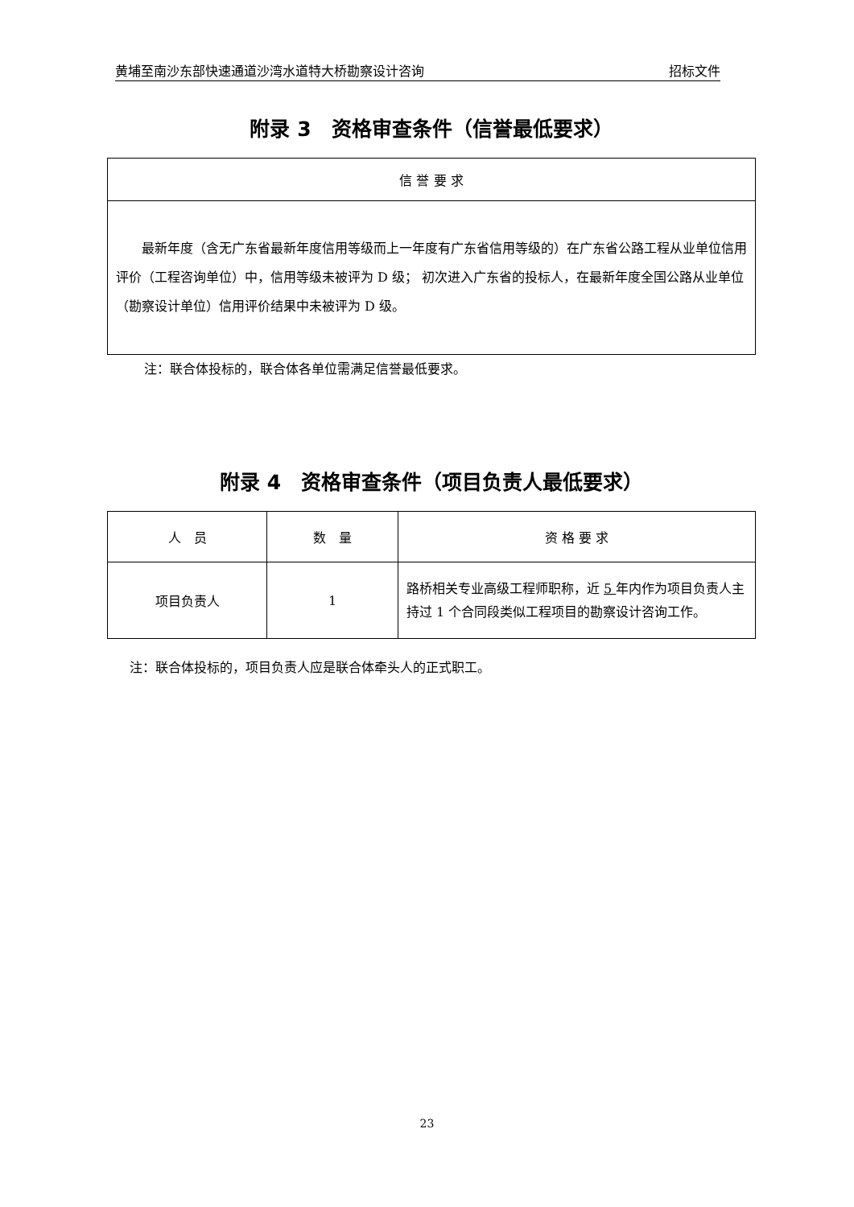黄埔至南沙东部快速通道沙湾水道特大桥勘察设计咨询 招标文件
附录 3　资格审查条件（信誉最低要求）
| 信 誉 要 求 |
| --- |
| 最新年度（含无广东省最新年度信用等级而上一年度有广东省信用等级的）在广东省公路工程从业单位信用评价（工程咨询单位）中，信用等级未被评为 D 级； 初次进入广东省的投标人，在最新年度全国公路从业单位（勘察设计单位）信用评价结果中未被评为 D 级。 |
注：联合体投标的，联合体各单位需满足信誉最低要求。
附录 4　资格审查条件（项目负责人最低要求）
| 人 员 | 数 量 | 资 格 要 求 |
| --- | --- | --- |
| 项目负责人 | 1 | 路桥相关专业高级工程师职称，近 5 年内作为项目负责人主持过 1 个合同段类似工程项目的勘察设计咨询工作。 |
注：联合体投标的，项目负责人应是联合体牵头人的正式职工。
23